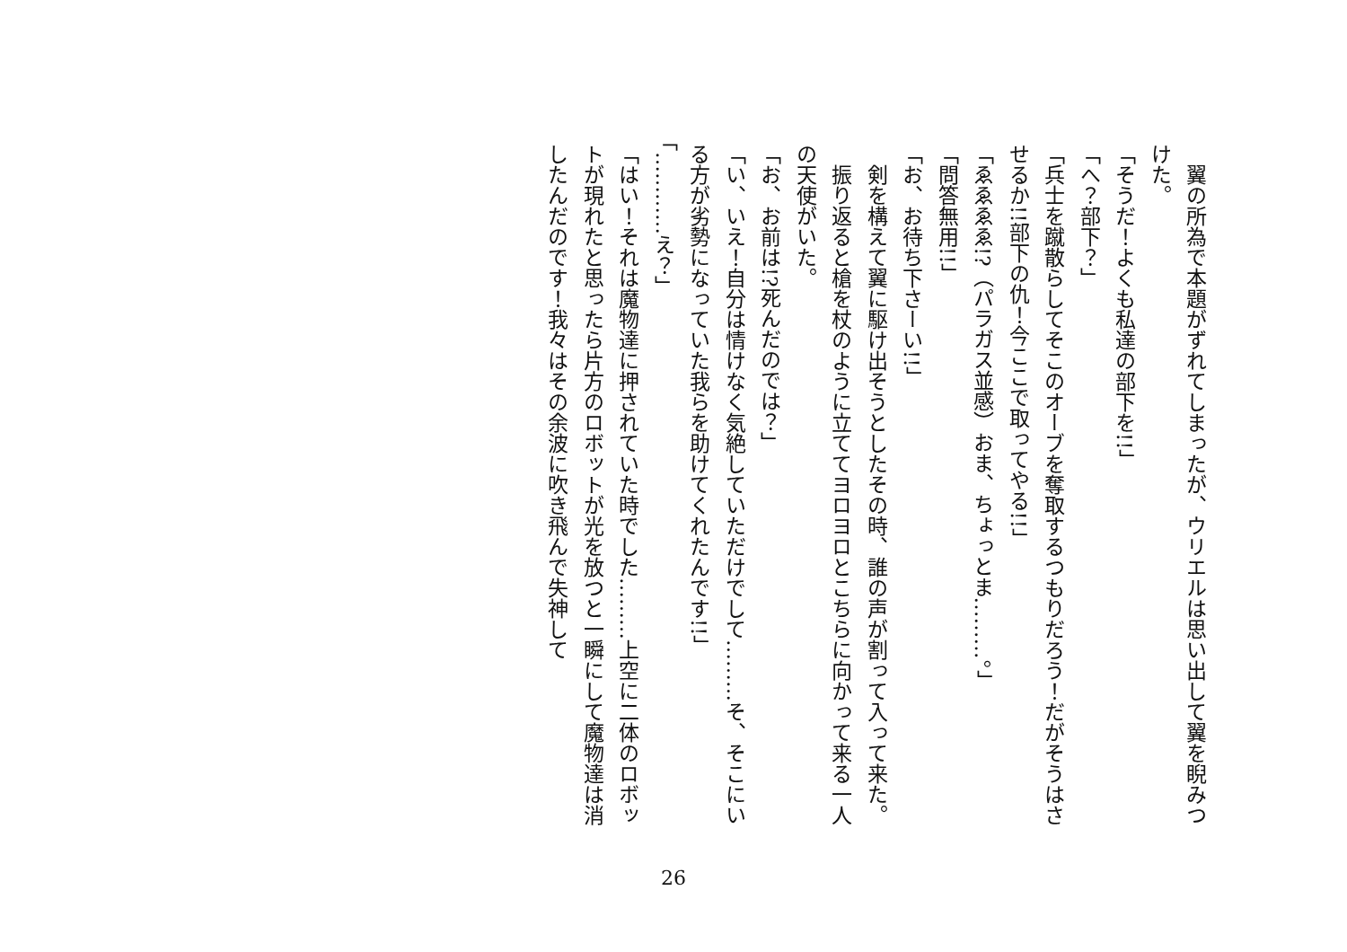翼の所為で本題がずれてしまったが、ウリエルは思い出して翼を睨みつけた。
「そうだ！よくも私達の部下を!!」
「へ？部下？」
「兵士を蹴散らしてそこのオーブを奪取するつもりだろう！だがそうはさせるか!!部下の仇！今ここで取ってやる!!」
「ゑゑゑゑ!?（パラガス並感）おま、ちょっとま………。」
「問答無用!!」
「お、お待ち下さーい!!」
　剣を構えて翼に駆け出そうとしたその時、誰の声が割って入って来た。
　振り返ると槍を杖のように立ててヨロヨロとこちらに向かって来る一人の天使がいた。
「お、お前は!?死んだのでは？」
「い、いえ！自分は情けなく気絶していただけでして………そ、そこにいる方が劣勢になっていた我らを助けてくれたんです!!」
「…………え？」
「はい！それは魔物達に押されていた時でした………上空に二体のロボットが現れたと思ったら片方のロボットが光を放つと一瞬にして魔物達は消したんだのです！我々はその余波に吹き飛んで失神して
26